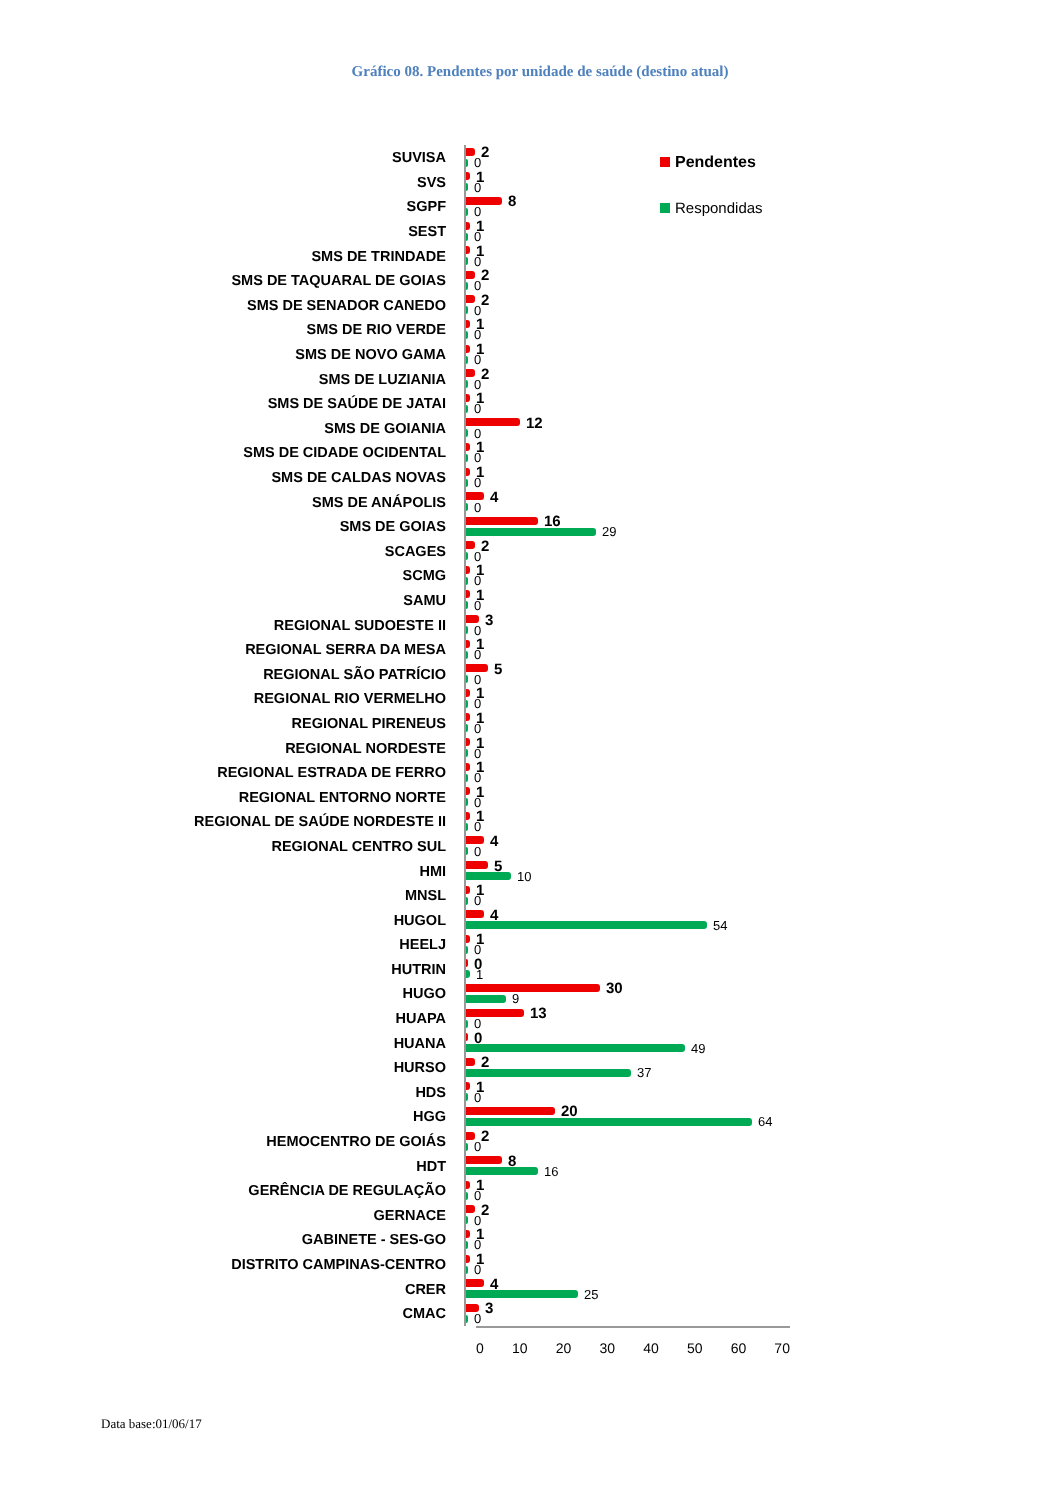Gráfico 08. Pendentes por unidade de saúde (destino atual)
SUVISA
2
0
SVS
1
0
SGPF
8
0
SEST
1
0
SMS DE TRINDADE
1
0
SMS DE TAQUARAL DE GOIAS
2
0
SMS DE SENADOR CANEDO
2
0
SMS DE RIO VERDE
1
0
SMS DE NOVO GAMA
1
0
SMS DE LUZIANIA
2
0
SMS DE SAÚDE DE JATAI
1
0
SMS DE GOIANIA
12
0
SMS DE CIDADE OCIDENTAL
1
0
SMS DE CALDAS NOVAS
1
0
SMS DE ANÁPOLIS
4
0
SMS DE GOIAS
16
29
SCAGES
2
0
SCMG
1
0
SAMU
1
0
REGIONAL SUDOESTE II
3
0
REGIONAL SERRA DA MESA
1
0
REGIONAL SÃO PATRÍCIO
5
0
REGIONAL RIO VERMELHO
1
0
REGIONAL PIRENEUS
1
0
REGIONAL NORDESTE
1
0
REGIONAL ESTRADA DE FERRO
1
0
REGIONAL ENTORNO NORTE
1
0
REGIONAL DE SAÚDE NORDESTE II
1
0
REGIONAL CENTRO SUL
4
0
HMI
5
10
MNSL
1
0
HUGOL
4
54
HEELJ
1
0
HUTRIN
0
1
HUGO
30
9
HUAPA
13
0
HUANA
0
49
HURSO
2
37
HDS
1
0
HGG
20
64
HEMOCENTRO DE GOIÁS
2
0
HDT
8
16
GERÊNCIA DE REGULAÇÃO
1
0
GERNACE
2
0
GABINETE - SES-GO
1
0
DISTRITO CAMPINAS-CENTRO
1
0
CRER
4
25
CMAC
3
0
0 10 20 30 40 50 60 70
Pendentes
Respondidas
Data base:01/06/17